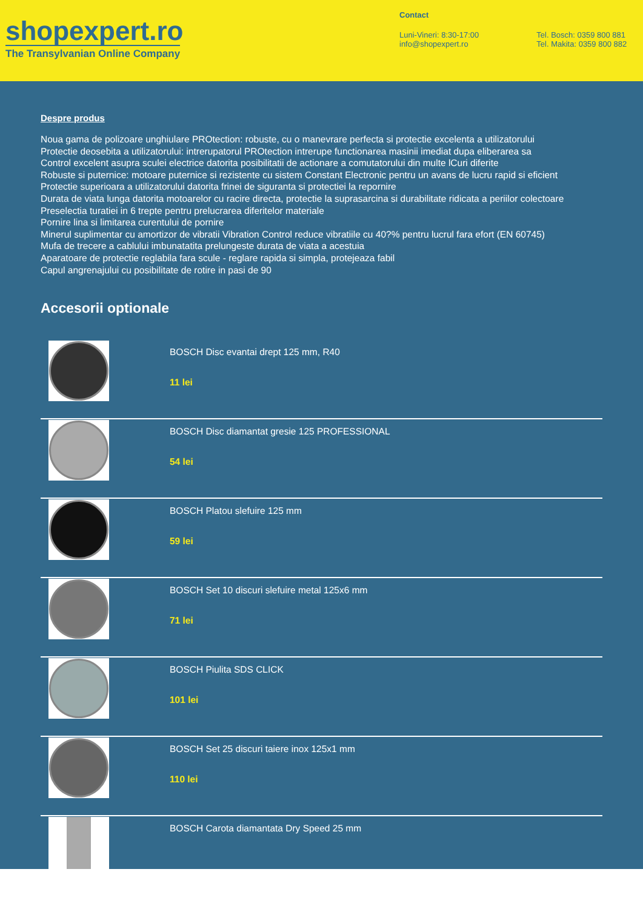shopexpert.ro
The Transylvanian Online Company
Contact
Luni-Vineri: 8:30-17:00
info@shopexpert.ro
Tel. Bosch: 0359 800 881
Tel. Makita: 0359 800 882
Despre produs
Noua gama de polizoare unghiulare PROtection: robuste, cu o manevrare perfecta si protectie excelenta a utilizatorului
Protectie deosebita a utilizatorului: intrerupatorul PROtection intrerupe functionarea masinii imediat dupa eliberarea sa
Control excelent asupra sculei electrice datorita posibilitatii de actionare a comutatorului din multe lCuri diferite
Robuste si puternice: motoare puternice si rezistente cu sistem Constant Electronic pentru un avans de lucru rapid si eficient
Protectie superioara a utilizatorului datorita frinei de siguranta si protectiei la repornire
Durata de viata lunga datorita motoarelor cu racire directa, protectie la suprasarcina si durabilitate ridicata a periilor colectoare
Preselectia turatiei in 6 trepte pentru prelucrarea diferitelor materiale
Pornire lina si limitarea curentului de pornire
Minerul suplimentar cu amortizor de vibratii Vibration Control reduce vibratiile cu 40?% pentru lucrul fara efort (EN 60745)
Mufa de trecere a cablului imbunatatita prelungeste durata de viata a acestuia
Aparatoare de protectie reglabila fara scule - reglare rapida si simpla, protejeaza fabil
Capul angrenajului cu posibilitate de rotire in pasi de 90
Accesorii optionale
BOSCH Disc evantai drept 125 mm, R40
11 lei
BOSCH Disc diamantat gresie 125 PROFESSIONAL
54 lei
BOSCH Platou slefuire 125 mm
59 lei
BOSCH Set 10 discuri slefuire metal 125x6 mm
71 lei
BOSCH Piulita SDS CLICK
101 lei
BOSCH Set 25 discuri taiere inox 125x1 mm
110 lei
BOSCH Carota diamantata Dry Speed 25 mm